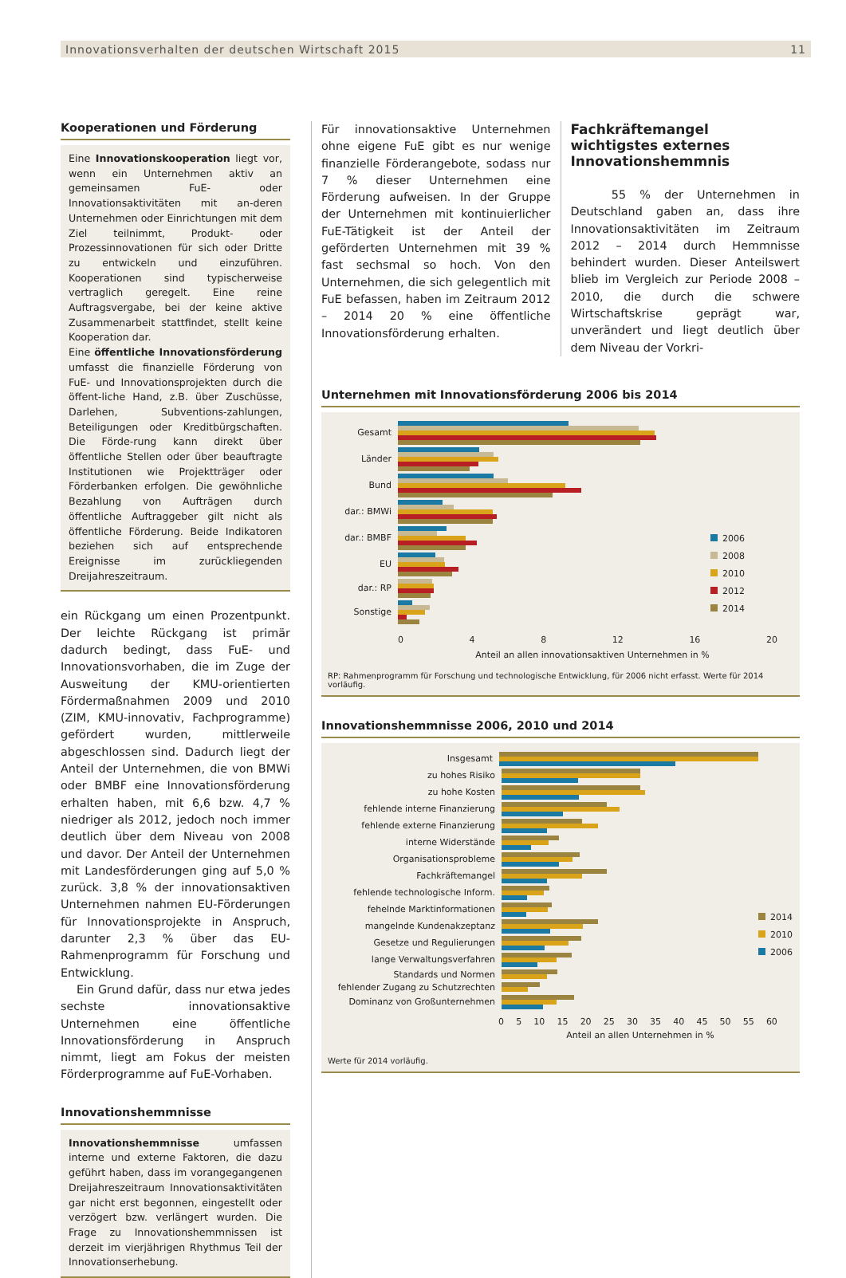Innovationsverhalten der deutschen Wirtschaft 2015 11
Kooperationen und Förderung
Eine Innovationskooperation liegt vor, wenn ein Unternehmen aktiv an gemeinsamen FuE- oder Innovationsaktivitäten mit an-deren Unternehmen oder Einrichtungen mit dem Ziel teilnimmt, Produkt- oder Prozessinnovationen für sich oder Dritte zu entwickeln und einzuführen. Kooperationen sind typischerweise vertraglich geregelt. Eine reine Auftragsvergabe, bei der keine aktive Zusammenarbeit stattfindet, stellt keine Kooperation dar.
Eine öffentliche Innovationsförderung umfasst die finanzielle Förderung von FuE- und Innovationsprojekten durch die öffent-liche Hand, z.B. über Zuschüsse, Darlehen, Subventions-zahlungen, Beteiligungen oder Kreditbürgschaften. Die Förde-rung kann direkt über öffentliche Stellen oder über beauftragte Institutionen wie Projektträger oder Förderbanken erfolgen. Die gewöhnliche Bezahlung von Aufträgen durch öffentliche Auftraggeber gilt nicht als öffentliche Förderung. Beide Indikatoren beziehen sich auf entsprechende Ereignisse im zurückliegenden Dreijahreszeitraum.
ein Rückgang um einen Prozentpunkt. Der leichte Rückgang ist primär dadurch bedingt, dass FuE- und Innovationsvorhaben, die im Zuge der Ausweitung der KMU-orientierten Fördermaßnahmen 2009 und 2010 (ZIM, KMU-innovativ, Fachprogramme) gefördert wurden, mittlerweile abgeschlossen sind. Dadurch liegt der Anteil der Unternehmen, die von BMWi oder BMBF eine Innovationsförderung erhalten haben, mit 6,6 bzw. 4,7 % niedriger als 2012, jedoch noch immer deutlich über dem Niveau von 2008 und davor. Der Anteil der Unternehmen mit Landesförderungen ging auf 5,0 % zurück. 3,8 % der innovationsaktiven Unternehmen nahmen EU-Förderungen für Innovationsprojekte in Anspruch, darunter 2,3 % über das EU-Rahmenprogramm für Forschung und Entwicklung.
Ein Grund dafür, dass nur etwa jedes sechste innovationsaktive Unternehmen eine öffentliche Innovationsförderung in Anspruch nimmt, liegt am Fokus der meisten Förderprogramme auf FuE-Vorhaben.
Innovationshemmnisse
Innovationshemmnisse umfassen interne und externe Faktoren, die dazu geführt haben, dass im vorangegangenen Dreijahreszeitraum Innovationsaktivitäten gar nicht erst begonnen, eingestellt oder verzögert bzw. verlängert wurden. Die Frage zu Innovationshemmnissen ist derzeit im vierjährigen Rhythmus Teil der Innovationserhebung.
Für innovationsaktive Unternehmen ohne eigene FuE gibt es nur wenige finanzielle Förderangebote, sodass nur 7 % dieser Unternehmen eine Förderung aufweisen. In der Gruppe der Unternehmen mit kontinuierlicher FuE-Tätigkeit ist der Anteil der geförderten Unternehmen mit 39 % fast sechsmal so hoch. Von den Unternehmen, die sich gelegentlich mit FuE befassen, haben im Zeitraum 2012 – 2014 20 % eine öffentliche Innovationsförderung erhalten.
Fachkräftemangel wichtigstes externes Innovationshemmnis
55 % der Unternehmen in Deutschland gaben an, dass ihre Innovationsaktivitäten im Zeitraum 2012 – 2014 durch Hemmnisse behindert wurden. Dieser Anteilswert blieb im Vergleich zur Periode 2008 – 2010, die durch die schwere Wirtschaftskrise geprägt war, unverändert und liegt deutlich über dem Niveau der Vorkri-
Unternehmen mit Innovationsförderung 2006 bis 2014
Gesamt
Länder
Bund
dar.: BMWi
dar.: BMBF
EU
dar.: RP
Sonstige
2006
2008
2010
2012
2014
0 4 8 12 16 20
Anteil an allen innovationsaktiven Unternehmen in %
RP: Rahmenprogramm für Forschung und technologische Entwicklung, für 2006 nicht erfasst. Werte für 2014 vorläufig.
Innovationshemmnisse 2006, 2010 und 2014
Insgesamt
zu hohes Risiko
zu hohe Kosten
fehlende interne Finanzierung
fehlende externe Finanzierung
interne Widerstände
Organisationsprobleme
Fachkräftemangel
fehlende technologische Inform.
fehelnde Marktinformationen
mangelnde Kundenakzeptanz
Gesetze und Regulierungen
lange Verwaltungsverfahren
Standards und Normen
fehlender Zugang zu Schutzrechten
Dominanz von Großunternehmen
2014
2010
2006
0 5 10 15 20 25 30 35 40 45 50 55 60
Anteil an allen Unternehmen in %
Werte für 2014 vorläufig.